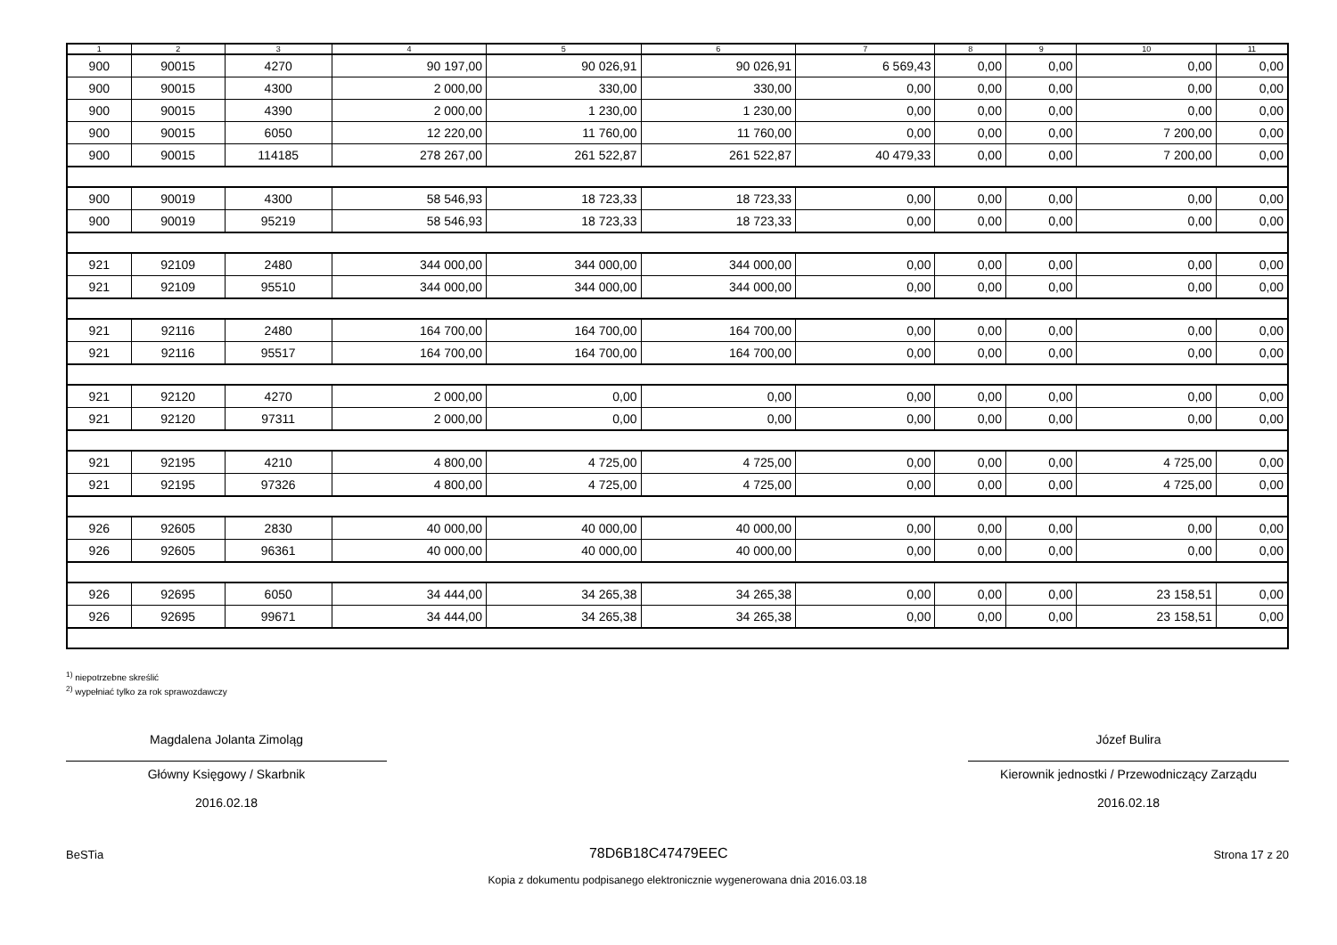| 1 | 2 | 3 | 4 | 5 | 6 | 7 | 8 | 9 | 10 | 11 |
| --- | --- | --- | --- | --- | --- | --- | --- | --- | --- | --- |
| 900 | 90015 | 4270 | 90 197,00 | 90 026,91 | 90 026,91 | 6 569,43 | 0,00 | 0,00 | 0,00 | 0,00 |
| 900 | 90015 | 4300 | 2 000,00 | 330,00 | 330,00 | 0,00 | 0,00 | 0,00 | 0,00 | 0,00 |
| 900 | 90015 | 4390 | 2 000,00 | 1 230,00 | 1 230,00 | 0,00 | 0,00 | 0,00 | 0,00 | 0,00 |
| 900 | 90015 | 6050 | 12 220,00 | 11 760,00 | 11 760,00 | 0,00 | 0,00 | 0,00 | 7 200,00 | 0,00 |
| 900 | 90015 | 114185 | 278 267,00 | 261 522,87 | 261 522,87 | 40 479,33 | 0,00 | 0,00 | 7 200,00 | 0,00 |
| 900 | 90019 | 4300 | 58 546,93 | 18 723,33 | 18 723,33 | 0,00 | 0,00 | 0,00 | 0,00 | 0,00 |
| 900 | 90019 | 95219 | 58 546,93 | 18 723,33 | 18 723,33 | 0,00 | 0,00 | 0,00 | 0,00 | 0,00 |
| 921 | 92109 | 2480 | 344 000,00 | 344 000,00 | 344 000,00 | 0,00 | 0,00 | 0,00 | 0,00 | 0,00 |
| 921 | 92109 | 95510 | 344 000,00 | 344 000,00 | 344 000,00 | 0,00 | 0,00 | 0,00 | 0,00 | 0,00 |
| 921 | 92116 | 2480 | 164 700,00 | 164 700,00 | 164 700,00 | 0,00 | 0,00 | 0,00 | 0,00 | 0,00 |
| 921 | 92116 | 95517 | 164 700,00 | 164 700,00 | 164 700,00 | 0,00 | 0,00 | 0,00 | 0,00 | 0,00 |
| 921 | 92120 | 4270 | 2 000,00 | 0,00 | 0,00 | 0,00 | 0,00 | 0,00 | 0,00 | 0,00 |
| 921 | 92120 | 97311 | 2 000,00 | 0,00 | 0,00 | 0,00 | 0,00 | 0,00 | 0,00 | 0,00 |
| 921 | 92195 | 4210 | 4 800,00 | 4 725,00 | 4 725,00 | 0,00 | 0,00 | 0,00 | 4 725,00 | 0,00 |
| 921 | 92195 | 97326 | 4 800,00 | 4 725,00 | 4 725,00 | 0,00 | 0,00 | 0,00 | 4 725,00 | 0,00 |
| 926 | 92605 | 2830 | 40 000,00 | 40 000,00 | 40 000,00 | 0,00 | 0,00 | 0,00 | 0,00 | 0,00 |
| 926 | 92605 | 96361 | 40 000,00 | 40 000,00 | 40 000,00 | 0,00 | 0,00 | 0,00 | 0,00 | 0,00 |
| 926 | 92695 | 6050 | 34 444,00 | 34 265,38 | 34 265,38 | 0,00 | 0,00 | 0,00 | 23 158,51 | 0,00 |
| 926 | 92695 | 99671 | 34 444,00 | 34 265,38 | 34 265,38 | 0,00 | 0,00 | 0,00 | 23 158,51 | 0,00 |
<sup>1)</sup> niepotrzebne skreślić
<sup>2)</sup> wypełniać tylko za rok sprawozdawczy
Magdalena Jolanta Zimoląg
Główny Księgowy / Skarbnik
2016.02.18
Józef Bulira
Kierownik jednostki / Przewodniczący Zarządu
2016.02.18
BeSTia 78D6B18C47479EEC Strona 17 z 20
Kopia z dokumentu podpisanego elektronicznie wygenerowana dnia 2016.03.18